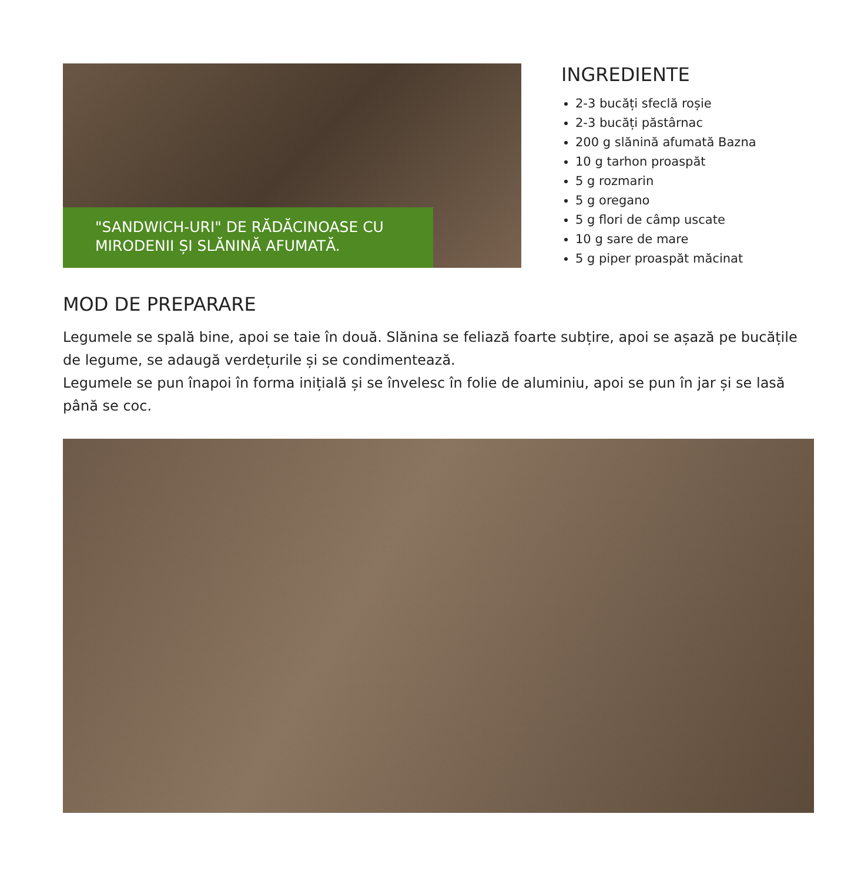"SANDWICH-URI" DE RĂDĂCINOASE CU MIRODENII ȘI SLĂNINĂ AFUMATĂ.
INGREDIENTE
2-3 bucăți sfeclă roșie
2-3 bucăți păstârnac
200 g slănină afumată Bazna
10 g tarhon proaspăt
5 g rozmarin
5 g oregano
5 g flori de câmp uscate
10 g sare de mare
5 g piper proaspăt măcinat
MOD DE PREPARARE
Legumele se spală bine, apoi se taie în două. Slănina se feliază foarte subțire, apoi se așază pe bucățile de legume, se adaugă verdețurile și se condimentează.
Legumele se pun înapoi în forma inițială și se învelesc în folie de aluminiu, apoi se pun în jar și se lasă până se coc.